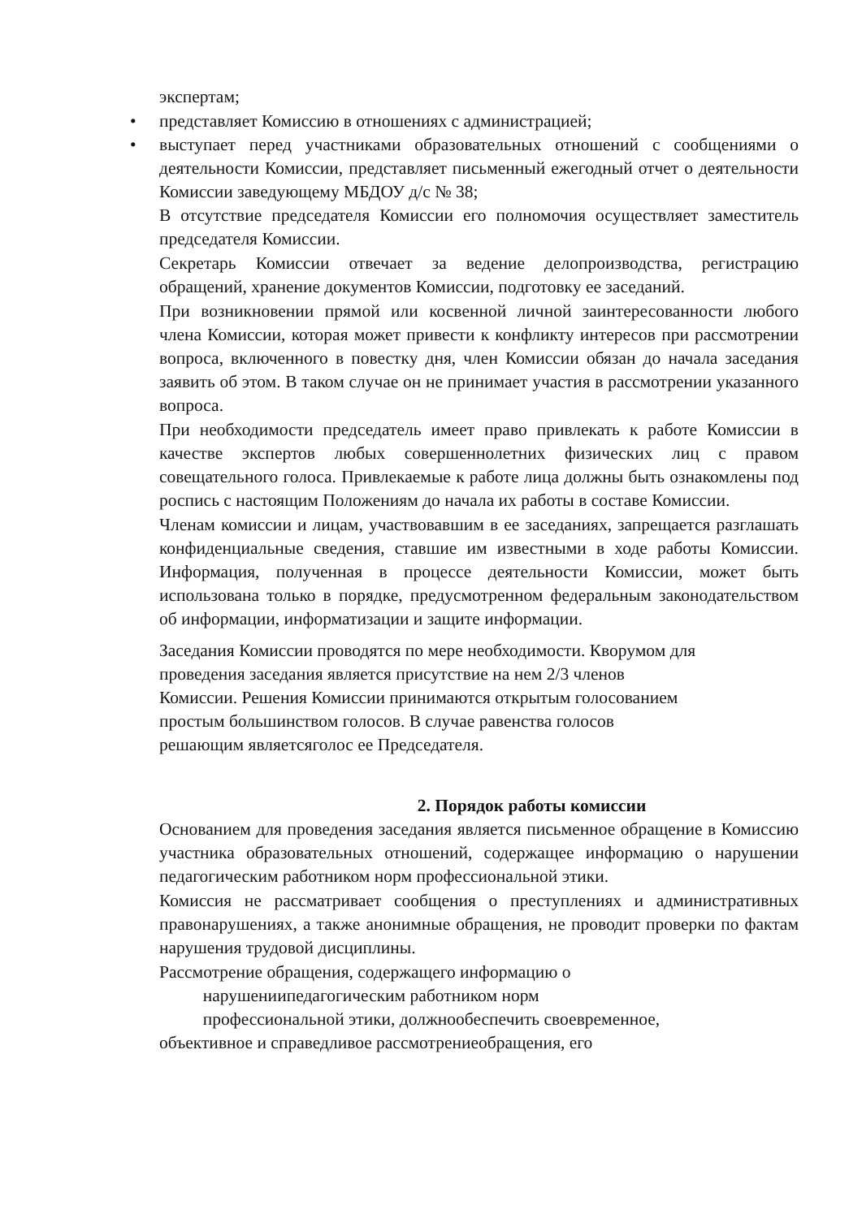экспертам;
представляет Комиссию в отношениях с администрацией;
выступает перед участниками образовательных отношений с сообщениями о деятельности Комиссии, представляет письменный ежегодный отчет о деятельности Комиссии заведующему МБДОУ д/с № 38;
В отсутствие председателя Комиссии его полномочия осуществляет заместитель председателя Комиссии.
Секретарь Комиссии отвечает за ведение делопроизводства, регистрацию обращений, хранение документов Комиссии, подготовку ее заседаний.
При возникновении прямой или косвенной личной заинтересованности любого члена Комиссии, которая может привести к конфликту интересов при рассмотрении вопроса, включенного в повестку дня, член Комиссии обязан до начала заседания заявить об этом. В таком случае он не принимает участия в рассмотрении указанного вопроса.
При необходимости председатель имеет право привлекать к работе Комиссии в качестве экспертов любых совершеннолетних физических лиц с правом совещательного голоса. Привлекаемые к работе лица должны быть ознакомлены под роспись с настоящим Положениям до начала их работы в составе Комиссии.
Членам комиссии и лицам, участвовавшим в ее заседаниях, запрещается разглашать конфиденциальные сведения, ставшие им известными в ходе работы Комиссии. Информация, полученная в процессе деятельности Комиссии, может быть использована только в порядке, предусмотренном федеральным законодательством об информации, информатизации и защите информации.
Заседания Комиссии проводятся по мере необходимости. Кворумом для
проведения заседания является присутствие на нем 2/3 членов
Комиссии. Решения Комиссии принимаются открытым голосованием
простым большинством голосов. В случае равенства голосов
решающим являетсяголос ее Председателя.
2. Порядок работы комиссии
Основанием для проведения заседания является письменное обращение в Комиссию участника образовательных отношений, содержащее информацию о нарушении педагогическим работником норм профессиональной этики.
Комиссия не рассматривает сообщения о преступлениях и административных правонарушениях, а также анонимные обращения, не проводит проверки по фактам нарушения трудовой дисциплины.
Рассмотрение обращения, содержащего информацию о
нарушениипедагогическим работником норм
профессиональной этики, должнообеспечить своевременное,
объективное и справедливое рассмотрениеобращения, его